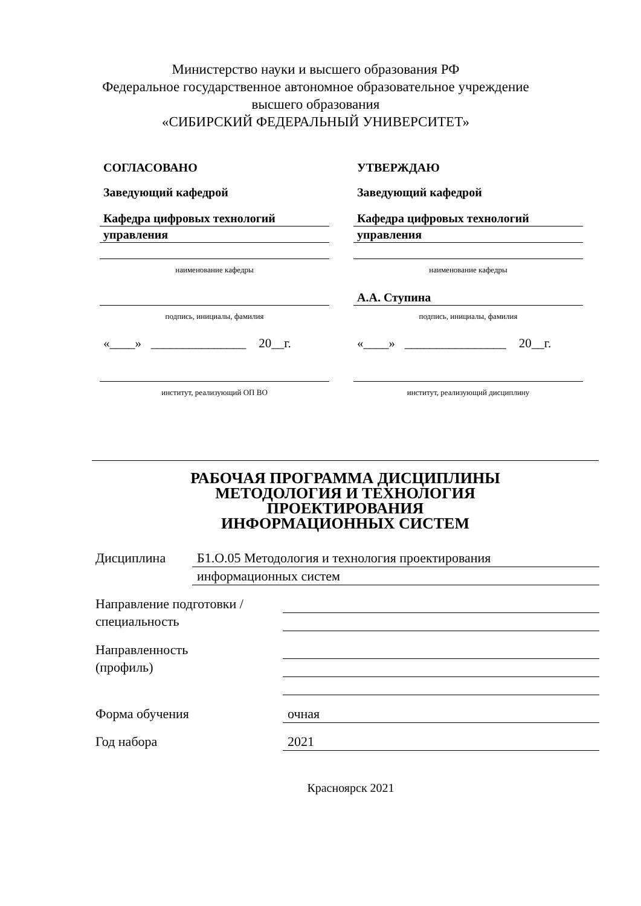Министерство науки и высшего образования РФ
Федеральное государственное автономное образовательное учреждение
высшего образования
«СИБИРСКИЙ ФЕДЕРАЛЬНЫЙ УНИВЕРСИТЕТ»
СОГЛАСОВАНО
Заведующий кафедрой
Кафедра цифровых технологий
управления
наименование кафедры
подпись, инициалы, фамилия
«____» _______________ 20__г.
институт, реализующий ОП ВО
УТВЕРЖДАЮ
Заведующий кафедрой
Кафедра цифровых технологий
управления
наименование кафедры
А.А. Ступина
подпись, инициалы, фамилия
«____» ________________ 20__г.
институт, реализующий дисциплину
РАБОЧАЯ ПРОГРАММА ДИСЦИПЛИНЫ
МЕТОДОЛОГИЯ И ТЕХНОЛОГИЯ
ПРОЕКТИРОВАНИЯ
ИНФОРМАЦИОННЫХ СИСТЕМ
Дисциплина
Б1.О.05 Методология и технология проектирования
информационных систем
Направление подготовки /
специальность
Направленность
(профиль)
Форма обучения
очная
Год набора
2021
Красноярск 2021